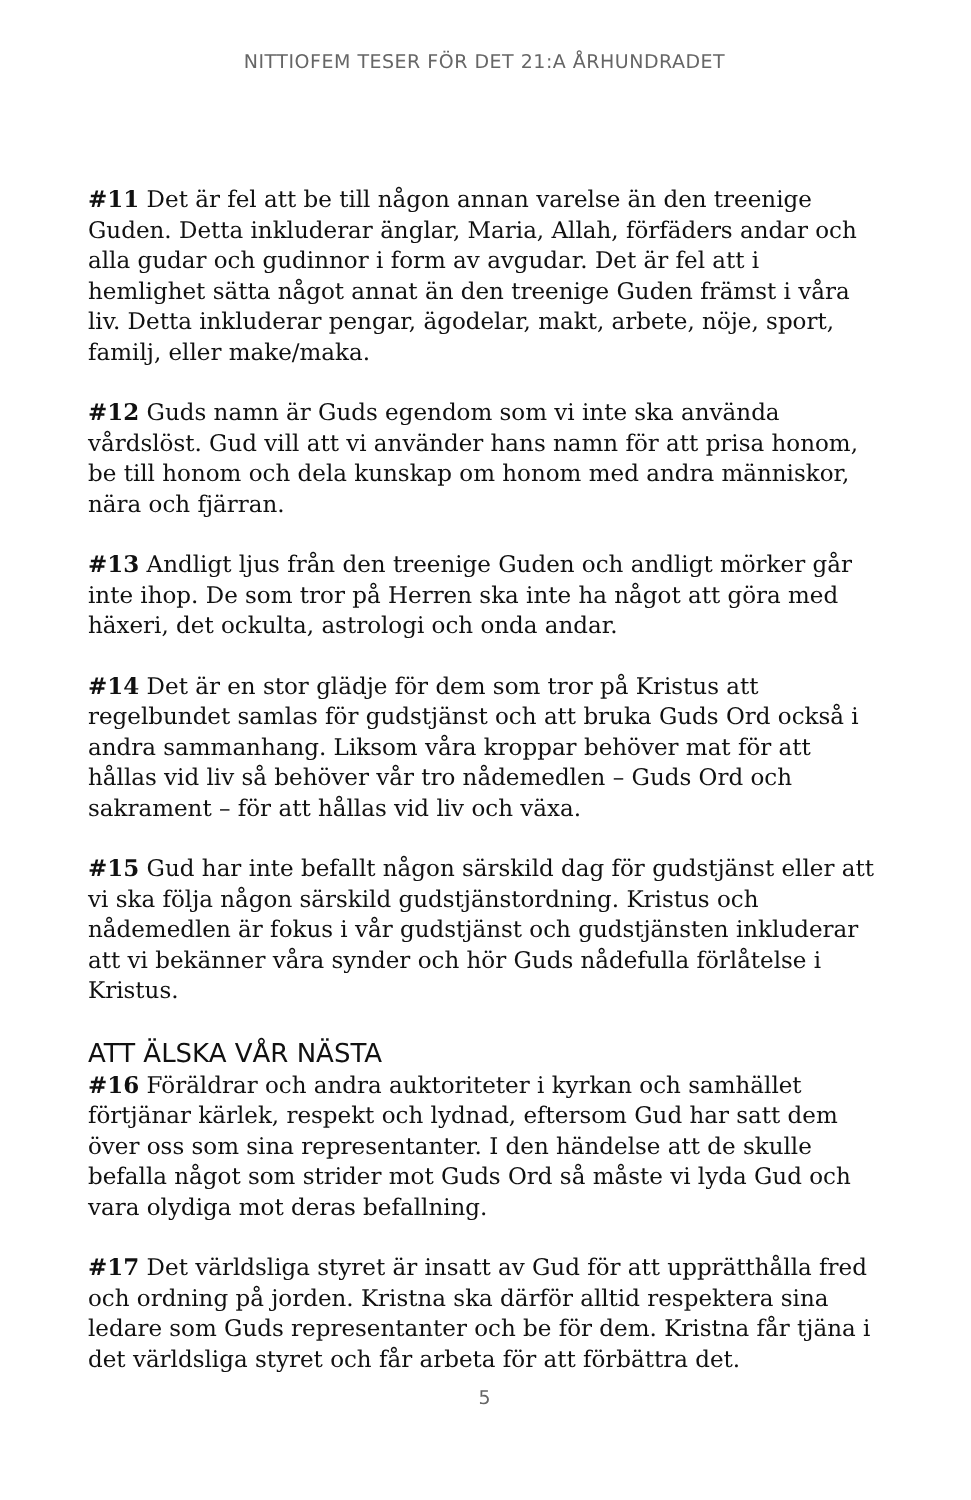NITTIOFEM TESER FÖR DET 21:A ÅRHUNDRADET
#11 Det är fel att be till någon annan varelse än den treenige Guden. Detta inkluderar änglar, Maria, Allah, förfäders andar och alla gudar och gudinnor i form av avgudar. Det är fel att i hemlighet sätta något annat än den treenige Guden främst i våra liv. Detta inkluderar pengar, ägodelar, makt, arbete, nöje, sport, familj, eller make/maka.
#12 Guds namn är Guds egendom som vi inte ska använda vårdslöst. Gud vill att vi använder hans namn för att prisa honom, be till honom och dela kunskap om honom med andra människor, nära och fjärran.
#13 Andligt ljus från den treenige Guden och andligt mörker går inte ihop. De som tror på Herren ska inte ha något att göra med häxeri, det ockulta, astrologi och onda andar.
#14 Det är en stor glädje för dem som tror på Kristus att regelbundet samlas för gudstjänst och att bruka Guds Ord också i andra sammanhang. Liksom våra kroppar behöver mat för att hållas vid liv så behöver vår tro nådemedlen – Guds Ord och sakrament – för att hållas vid liv och växa.
#15 Gud har inte befallt någon särskild dag för gudstjänst eller att vi ska följa någon särskild gudstjänstordning. Kristus och nådemedlen är fokus i vår gudstjänst och gudstjänsten inkluderar att vi bekänner våra synder och hör Guds nådefulla förlåtelse i Kristus.
ATT ÄLSKA VÅR NÄSTA
#16 Föräldrar och andra auktoriteter i kyrkan och samhället förtjänar kärlek, respekt och lydnad, eftersom Gud har satt dem över oss som sina representanter. I den händelse att de skulle befalla något som strider mot Guds Ord så måste vi lyda Gud och vara olydiga mot deras befallning.
#17 Det världsliga styret är insatt av Gud för att upprätthålla fred och ordning på jorden. Kristna ska därför alltid respektera sina ledare som Guds representanter och be för dem. Kristna får tjäna i det världsliga styret och får arbeta för att förbättra det.
5